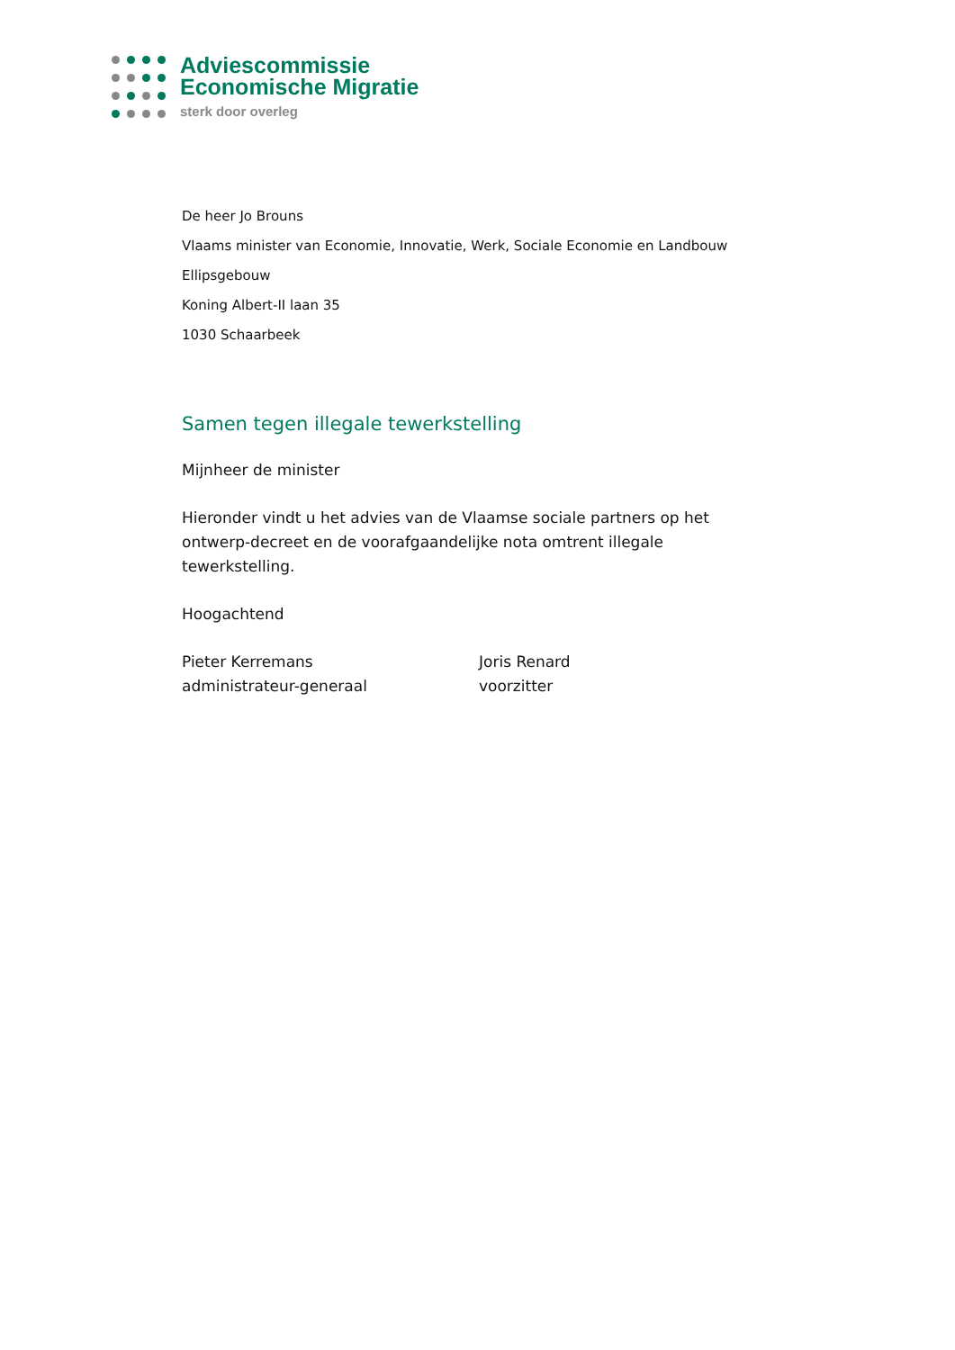Adviescommissie
Economische Migratie
sterk door overleg
De heer Jo Brouns
Vlaams minister van Economie, Innovatie, Werk, Sociale Economie en Landbouw
Ellipsgebouw
Koning Albert-II laan 35
1030 Schaarbeek
Samen tegen illegale tewerkstelling
Mijnheer de minister
Hieronder vindt u het advies van de Vlaamse sociale partners op het ontwerp-decreet en de voorafgaandelijke nota omtrent illegale tewerkstelling.
Hoogachtend
Pieter Kerremans
administrateur-generaal
Joris Renard
voorzitter